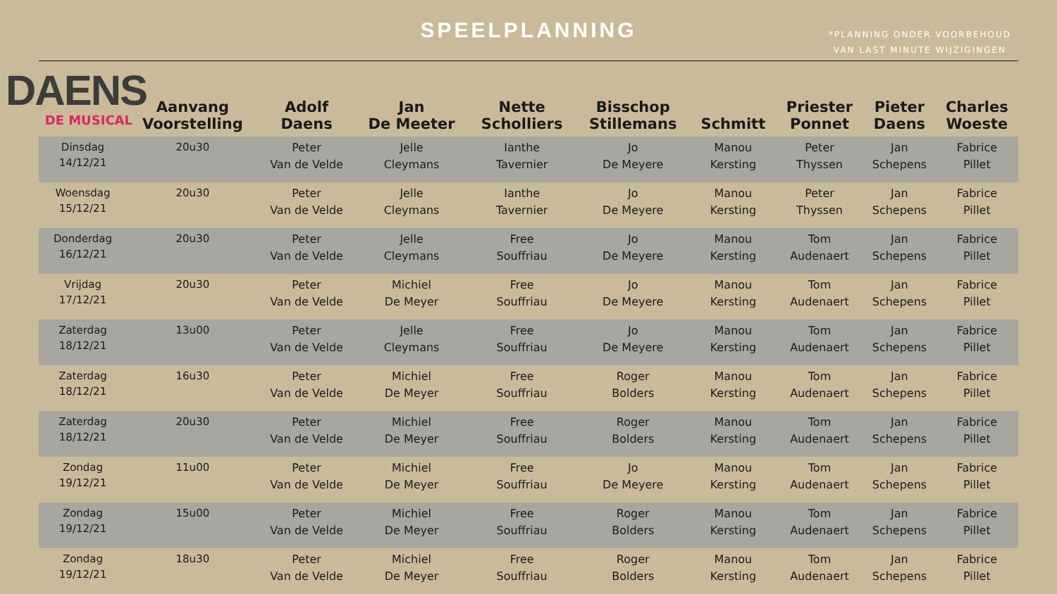SPEELPLANNING
*PLANNING ONDER VOORBEHOUD
VAN LAST MINUTE WIJZIGINGEN
DAENS
DE MUSICAL
| | Aanvang Voorstelling | Adolf Daens | Jan De Meeter | Nette Scholliers | Bisschop Stillemans | Schmitt | Priester Ponnet | Pieter Daens | Charles Woeste |
| --- | --- | --- | --- | --- | --- | --- | --- | --- | --- |
| Dinsdag 14/12/21 | 20u30 | Peter Van de Velde | Jelle Cleymans | Ianthe Tavernier | Jo De Meyere | Manou Kersting | Peter Thyssen | Jan Schepens | Fabrice Pillet |
| Woensdag 15/12/21 | 20u30 | Peter Van de Velde | Jelle Cleymans | Ianthe Tavernier | Jo De Meyere | Manou Kersting | Peter Thyssen | Jan Schepens | Fabrice Pillet |
| Donderdag 16/12/21 | 20u30 | Peter Van de Velde | Jelle Cleymans | Free Souffriau | Jo De Meyere | Manou Kersting | Tom Audenaert | Jan Schepens | Fabrice Pillet |
| Vrijdag 17/12/21 | 20u30 | Peter Van de Velde | Michiel De Meyer | Free Souffriau | Jo De Meyere | Manou Kersting | Tom Audenaert | Jan Schepens | Fabrice Pillet |
| Zaterdag 18/12/21 | 13u00 | Peter Van de Velde | Jelle Cleymans | Free Souffriau | Jo De Meyere | Manou Kersting | Tom Audenaert | Jan Schepens | Fabrice Pillet |
| Zaterdag 18/12/21 | 16u30 | Peter Van de Velde | Michiel De Meyer | Free Souffriau | Roger Bolders | Manou Kersting | Tom Audenaert | Jan Schepens | Fabrice Pillet |
| Zaterdag 18/12/21 | 20u30 | Peter Van de Velde | Michiel De Meyer | Free Souffriau | Roger Bolders | Manou Kersting | Tom Audenaert | Jan Schepens | Fabrice Pillet |
| Zondag 19/12/21 | 11u00 | Peter Van de Velde | Michiel De Meyer | Free Souffriau | Jo De Meyere | Manou Kersting | Tom Audenaert | Jan Schepens | Fabrice Pillet |
| Zondag 19/12/21 | 15u00 | Peter Van de Velde | Michiel De Meyer | Free Souffriau | Roger Bolders | Manou Kersting | Tom Audenaert | Jan Schepens | Fabrice Pillet |
| Zondag 19/12/21 | 18u30 | Peter Van de Velde | Michiel De Meyer | Free Souffriau | Roger Bolders | Manou Kersting | Tom Audenaert | Jan Schepens | Fabrice Pillet |